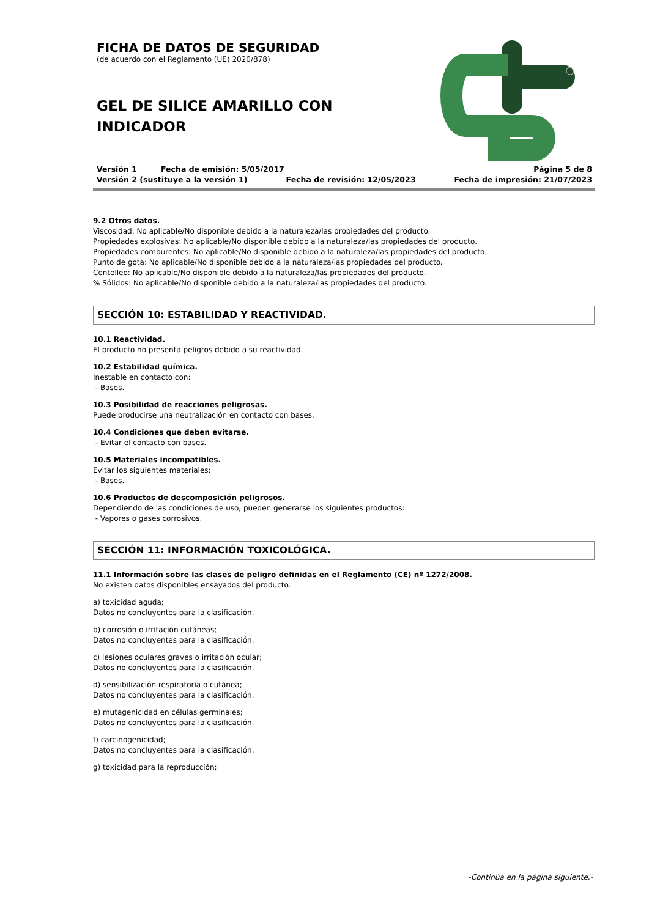FICHA DE DATOS DE SEGURIDAD
(de acuerdo con el Reglamento (UE) 2020/878)
GEL DE SILICE AMARILLO CON INDICADOR
Versión 1 Fecha de emisión: 5/05/2017 Página 5 de 8
Versión 2 (sustituye a la versión 1) Fecha de revisión: 12/05/2023 Fecha de impresión: 21/07/2023
9.2 Otros datos.
Viscosidad: No aplicable/No disponible debido a la naturaleza/las propiedades del producto.
Propiedades explosivas: No aplicable/No disponible debido a la naturaleza/las propiedades del producto.
Propiedades comburentes: No aplicable/No disponible debido a la naturaleza/las propiedades del producto.
Punto de gota: No aplicable/No disponible debido a la naturaleza/las propiedades del producto.
Centelleo: No aplicable/No disponible debido a la naturaleza/las propiedades del producto.
% Sólidos: No aplicable/No disponible debido a la naturaleza/las propiedades del producto.
SECCIÓN 10: ESTABILIDAD Y REACTIVIDAD.
10.1 Reactividad.
El producto no presenta peligros debido a su reactividad.
10.2 Estabilidad química.
Inestable en contacto con:
- Bases.
10.3 Posibilidad de reacciones peligrosas.
Puede producirse una neutralización en contacto con bases.
10.4 Condiciones que deben evitarse.
- Evitar el contacto con bases.
10.5 Materiales incompatibles.
Evitar los siguientes materiales:
- Bases.
10.6 Productos de descomposición peligrosos.
Dependiendo de las condiciones de uso, pueden generarse los siguientes productos:
- Vapores o gases corrosivos.
SECCIÓN 11: INFORMACIÓN TOXICOLÓGICA.
11.1 Información sobre las clases de peligro definidas en el Reglamento (CE) nº 1272/2008.
No existen datos disponibles ensayados del producto.
a) toxicidad aguda;
Datos no concluyentes para la clasificación.
b) corrosión o irritación cutáneas;
Datos no concluyentes para la clasificación.
c) lesiones oculares graves o irritación ocular;
Datos no concluyentes para la clasificación.
d) sensibilización respiratoria o cutánea;
Datos no concluyentes para la clasificación.
e) mutagenicidad en células germinales;
Datos no concluyentes para la clasificación.
f) carcinogenicidad;
Datos no concluyentes para la clasificación.
g) toxicidad para la reproducción;
-Continúa en la página siguiente.-